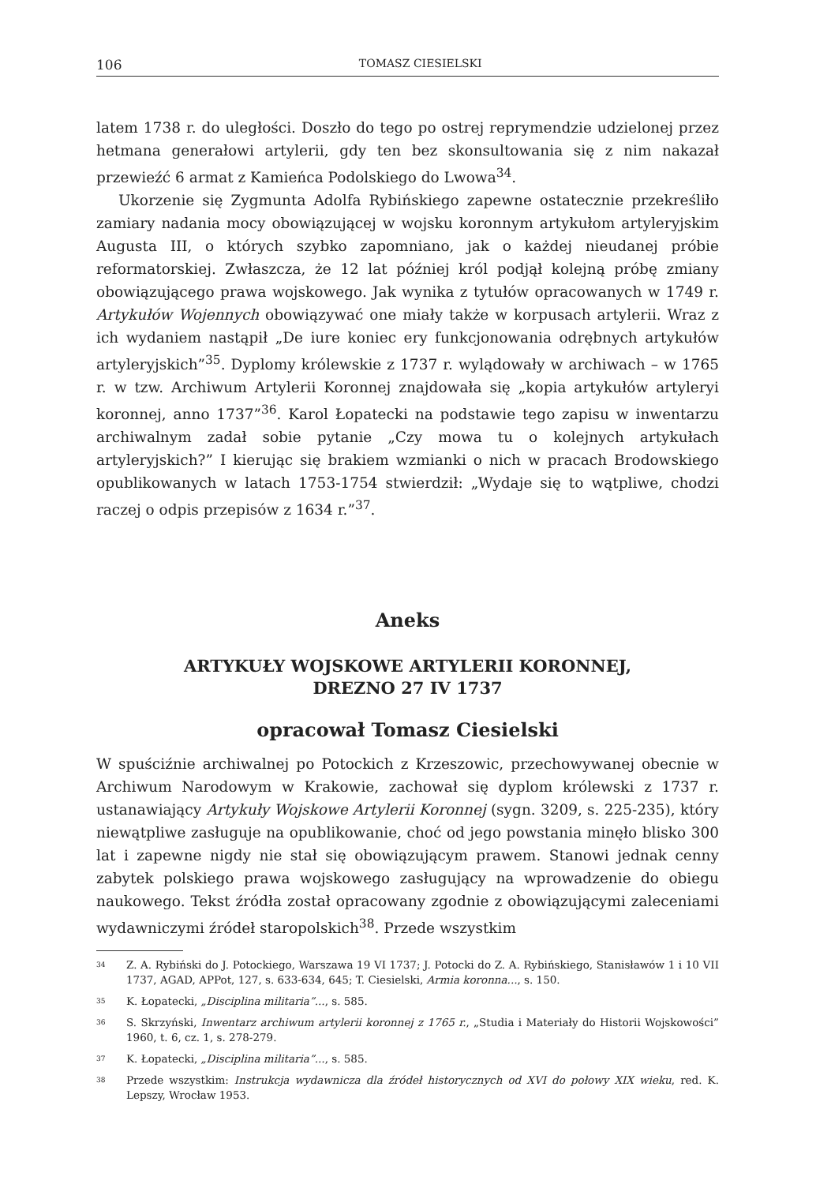106 TOMASZ CIESIELSKI
latem 1738 r. do uległości. Doszło do tego po ostrej reprymendzie udzielonej przez hetmana generałowi artylerii, gdy ten bez skonsultowania się z nim nakazał przewieźć 6 armat z Kamieńca Podolskiego do Lwowa<sup>34</sup>.
Ukorzenie się Zygmunta Adolfa Rybińskiego zapewne ostatecznie przekreśliło zamiary nadania mocy obowiązującej w wojsku koronnym artykułom artyleryjskim Augusta III, o których szybko zapomniano, jak o każdej nieudanej próbie reformatorskiej. Zwłaszcza, że 12 lat później król podjął kolejną próbę zmiany obowiązującego prawa wojskowego. Jak wynika z tytułów opracowanych w 1749 r. Artykułów Wojennych obowiązywać one miały także w korpusach artylerii. Wraz z ich wydaniem nastąpił „De iure koniec ery funkcjonowania odrębnych artykułów artyleryjskich”<sup>35</sup>. Dyplomy królewskie z 1737 r. wylądowały w archiwach – w 1765 r. w tzw. Archiwum Artylerii Koronnej znajdowała się „kopia artykułów artyleryi koronnej, anno 1737”<sup>36</sup>. Karol Łopatecki na podstawie tego zapisu w inwentarzu archiwalnym zadał sobie pytanie „Czy mowa tu o kolejnych artykułach artyleryjskich?” I kierując się brakiem wzmianki o nich w pracach Brodowskiego opublikowanych w latach 1753-1754 stwierdził: „Wydaje się to wątpliwe, chodzi raczej o odpis przepisów z 1634 r.”<sup>37</sup>.
Aneks
ARTYKUŁY WOJSKOWE ARTYLERII KORONNEJ,
DREZNO 27 IV 1737
opracował Tomasz Ciesielski
W spuściźnie archiwalnej po Potockich z Krzeszowic, przechowywanej obecnie w Archiwum Narodowym w Krakowie, zachował się dyplom królewski z 1737 r. ustanawiający Artykuły Wojskowe Artylerii Koronnej (sygn. 3209, s. 225-235), który niewątpliwe zasługuje na opublikowanie, choć od jego powstania minęło blisko 300 lat i zapewne nigdy nie stał się obowiązującym prawem. Stanowi jednak cenny zabytek polskiego prawa wojskowego zasługujący na wprowadzenie do obiegu naukowego. Tekst źródła został opracowany zgodnie z obowiązującymi zaleceniami wydawniczymi źródeł staropolskich<sup>38</sup>. Przede wszystkim
<sup>34</sup> Z. A. Rybiński do J. Potockiego, Warszawa 19 VI 1737; J. Potocki do Z. A. Rybińskiego, Stanisławów 1 i 10 VII 1737, AGAD, APPot, 127, s. 633-634, 645; T. Ciesielski, Armia koronna..., s. 150.
<sup>35</sup> K. Łopatecki, „Disciplina militaria”..., s. 585.
<sup>36</sup> S. Skrzyński, Inwentarz archiwum artylerii koronnej z 1765 r., „Studia i Materiały do Historii Wojskowości” 1960, t. 6, cz. 1, s. 278-279.
<sup>37</sup> K. Łopatecki, „Disciplina militaria”..., s. 585.
<sup>38</sup> Przede wszystkim: Instrukcja wydawnicza dla źródeł historycznych od XVI do połowy XIX wieku, red. K. Lepszy, Wrocław 1953.